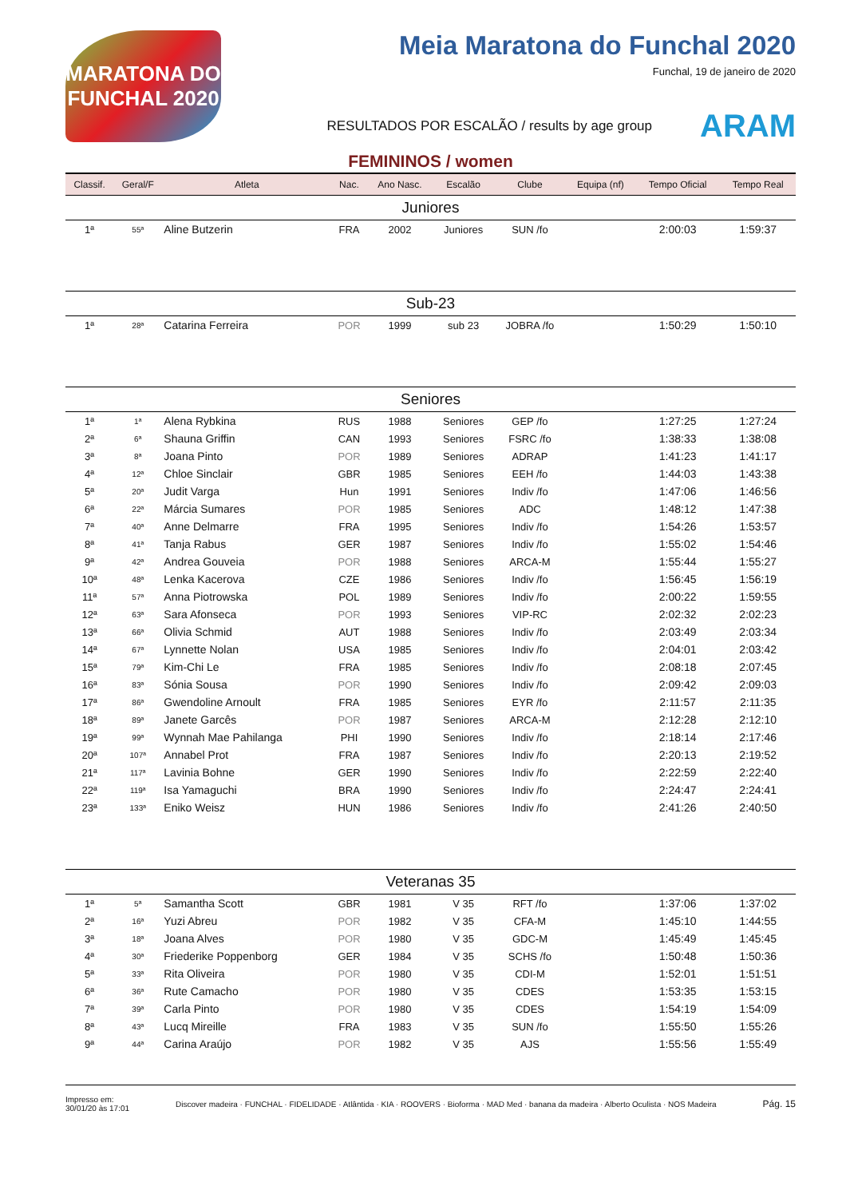MARATONA DO FUNCHAL 2020
Meia Maratona do Funchal 2020
Funchal, 19 de janeiro de 2020
RESULTADOS POR ESCALÃO / results by age group ARAM
FEMININOS / women
| Classif. | Geral/F | Atleta | Nac. | Ano Nasc. | Escalão | Clube | Equipa (nf) | Tempo Oficial | Tempo Real |
| --- | --- | --- | --- | --- | --- | --- | --- | --- | --- |
| Juniores | | | | | | | | | |
| 1ª | 55ª | Aline Butzerin | FRA | 2002 | Juniores | SUN /fo | | 2:00:03 | 1:59:37 |
| Sub-23 | | | | | | | | | |
| 1ª | 28ª | Catarina Ferreira | POR | 1999 | sub 23 | JOBRA /fo | | 1:50:29 | 1:50:10 |
| Seniores | | | | | | | | | |
| 1ª | 1ª | Alena Rybkina | RUS | 1988 | Seniores | GEP /fo | | 1:27:25 | 1:27:24 |
| 2ª | 6ª | Shauna Griffin | CAN | 1993 | Seniores | FSRC /fo | | 1:38:33 | 1:38:08 |
| 3ª | 8ª | Joana Pinto | POR | 1989 | Seniores | ADRAP | | 1:41:23 | 1:41:17 |
| 4ª | 12ª | Chloe Sinclair | GBR | 1985 | Seniores | EEH /fo | | 1:44:03 | 1:43:38 |
| 5ª | 20ª | Judit Varga | Hun | 1991 | Seniores | Indiv /fo | | 1:47:06 | 1:46:56 |
| 6ª | 22ª | Márcia Sumares | POR | 1985 | Seniores | ADC | | 1:48:12 | 1:47:38 |
| 7ª | 40ª | Anne Delmarre | FRA | 1995 | Seniores | Indiv /fo | | 1:54:26 | 1:53:57 |
| 8ª | 41ª | Tanja Rabus | GER | 1987 | Seniores | Indiv /fo | | 1:55:02 | 1:54:46 |
| 9ª | 42ª | Andrea Gouveia | POR | 1988 | Seniores | ARCA-M | | 1:55:44 | 1:55:27 |
| 10ª | 48ª | Lenka Kacerova | CZE | 1986 | Seniores | Indiv /fo | | 1:56:45 | 1:56:19 |
| 11ª | 57ª | Anna Piotrowska | POL | 1989 | Seniores | Indiv /fo | | 2:00:22 | 1:59:55 |
| 12ª | 63ª | Sara Afonseca | POR | 1993 | Seniores | VIP-RC | | 2:02:32 | 2:02:23 |
| 13ª | 66ª | Olivia Schmid | AUT | 1988 | Seniores | Indiv /fo | | 2:03:49 | 2:03:34 |
| 14ª | 67ª | Lynnette Nolan | USA | 1985 | Seniores | Indiv /fo | | 2:04:01 | 2:03:42 |
| 15ª | 79ª | Kim-Chi Le | FRA | 1985 | Seniores | Indiv /fo | | 2:08:18 | 2:07:45 |
| 16ª | 83ª | Sónia Sousa | POR | 1990 | Seniores | Indiv /fo | | 2:09:42 | 2:09:03 |
| 17ª | 86ª | Gwendoline Arnoult | FRA | 1985 | Seniores | EYR /fo | | 2:11:57 | 2:11:35 |
| 18ª | 89ª | Janete Garcês | POR | 1987 | Seniores | ARCA-M | | 2:12:28 | 2:12:10 |
| 19ª | 99ª | Wynnah Mae Pahilanga | PHI | 1990 | Seniores | Indiv /fo | | 2:18:14 | 2:17:46 |
| 20ª | 107ª | Annabel Prot | FRA | 1987 | Seniores | Indiv /fo | | 2:20:13 | 2:19:52 |
| 21ª | 117ª | Lavinia Bohne | GER | 1990 | Seniores | Indiv /fo | | 2:22:59 | 2:22:40 |
| 22ª | 119ª | Isa Yamaguchi | BRA | 1990 | Seniores | Indiv /fo | | 2:24:47 | 2:24:41 |
| 23ª | 133ª | Eniko Weisz | HUN | 1986 | Seniores | Indiv /fo | | 2:41:26 | 2:40:50 |
| Veteranas 35 | | | | | | | | | |
| 1ª | 5ª | Samantha Scott | GBR | 1981 | V 35 | RFT /fo | | 1:37:06 | 1:37:02 |
| 2ª | 16ª | Yuzi Abreu | POR | 1982 | V 35 | CFA-M | | 1:45:10 | 1:44:55 |
| 3ª | 18ª | Joana Alves | POR | 1980 | V 35 | GDC-M | | 1:45:49 | 1:45:45 |
| 4ª | 30ª | Friederike Poppenborg | GER | 1984 | V 35 | SCHS /fo | | 1:50:48 | 1:50:36 |
| 5ª | 33ª | Rita Oliveira | POR | 1980 | V 35 | CDI-M | | 1:52:01 | 1:51:51 |
| 6ª | 36ª | Rute Camacho | POR | 1980 | V 35 | CDES | | 1:53:35 | 1:53:15 |
| 7ª | 39ª | Carla Pinto | POR | 1980 | V 35 | CDES | | 1:54:19 | 1:54:09 |
| 8ª | 43ª | Lucq Mireille | FRA | 1983 | V 35 | SUN /fo | | 1:55:50 | 1:55:26 |
| 9ª | 44ª | Carina Araújo | POR | 1982 | V 35 | AJS | | 1:55:56 | 1:55:49 |
Impresso em:
30/01/20 às 17:01 Discover madeira · FUNCHAL · FIDELIDADE · Atlântida · KIA · ROOVERS · Bioforma · MAD Med · banana da madeira · Alberto Oculista · NOS Madeira Pág. 15